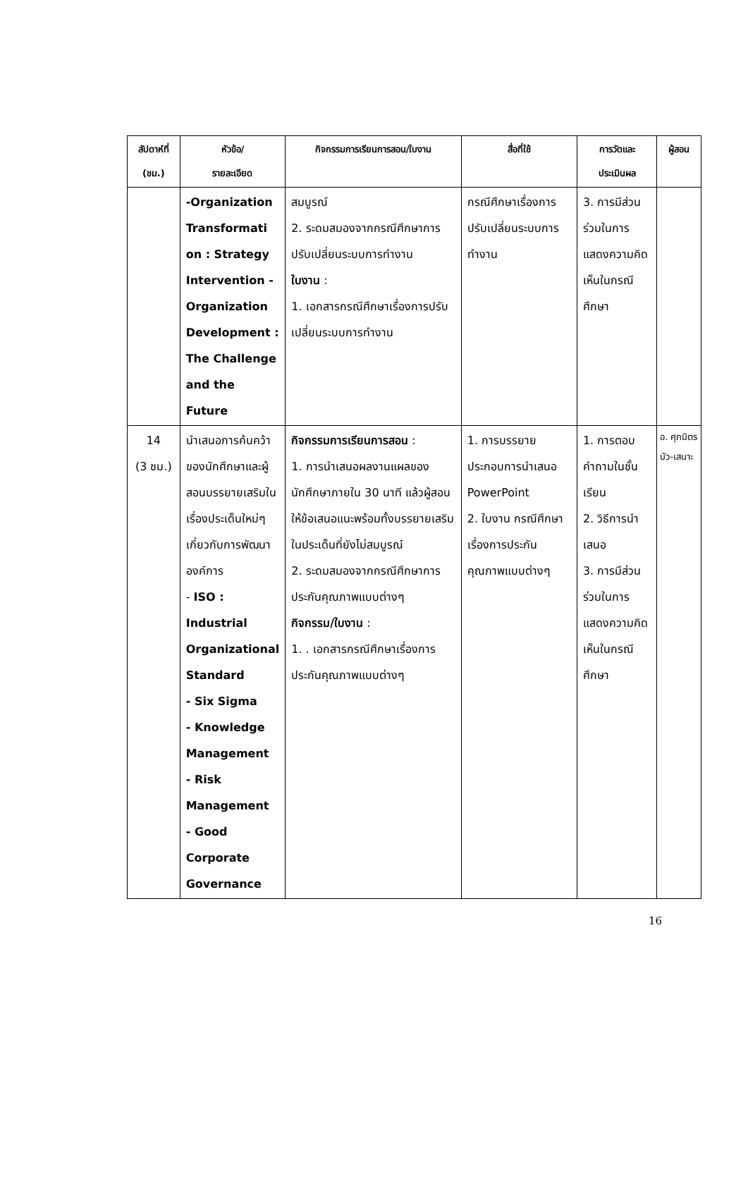| สัปดาห์ที่ (ชม.) | หัวข้อ/ รายละเอียด | กิจกรรมการเรียนการสอน/ใบงาน | สื่อที่ใช้ | การวัดและ ประเมินผล | ผู้สอน |
| --- | --- | --- | --- | --- | --- |
| | -Organization Transformati on : Strategy Intervention -Organization Development : The Challenge and the Future | สมบูรณ์ 2. ระดมสมองจากกรณีศึกษาการปรับเปลี่ยนระบบการทำงาน ใบงาน : 1. เอกสารกรณีศึกษาเรื่องการปรับเปลี่ยนระบบการทำงาน | กรณีศึกษาเรื่องการปรับเปลี่ยนระบบการทำงาน | 3. การมีส่วนร่วมในการแสดงความคิดเห็นในกรณีศึกษา | |
| 14 (3 ชม.) | นำเสนอการค้นคว้าของนักศึกษาและผู้สอนบรรยายเสริมในเรื่องประเด็นใหม่ๆ เกี่ยวกับการพัฒนาองค์การ - ISO : Industrial Organizational Standard - Six Sigma - Knowledge Management - Risk Management - Good Corporate Governance | กิจกรรมการเรียนการสอน : 1. การนำเสนอผลงานแผลของนักศึกษาภายใน 30 นาที แล้วผู้สอนให้ข้อเสนอแนะพร้อมทั้งบรรยายเสริมในประเด็นที่ยังไม่สมบูรณ์ 2. ระดมสมองจากกรณีศึกษาการประกันคุณภาพแบบต่างๆ กิจกรรม/ใบงาน : 1. . เอกสารกรณีศึกษาเรื่องการประกันคุณภาพแบบต่างๆ | 1. การบรรยายประกอบการนำเสนอ PowerPoint 2. ใบงาน กรณีศึกษาเรื่องการประกันคุณภาพแบบต่างๆ | 1. การตอบคำถามในชั้นเรียน 2. วิธีการนำเสนอ 3. การมีส่วนร่วมในการแสดงความคิดเห็นในกรณีศึกษา | อ. ศุภมิตร บัว-เสนาะ |
16